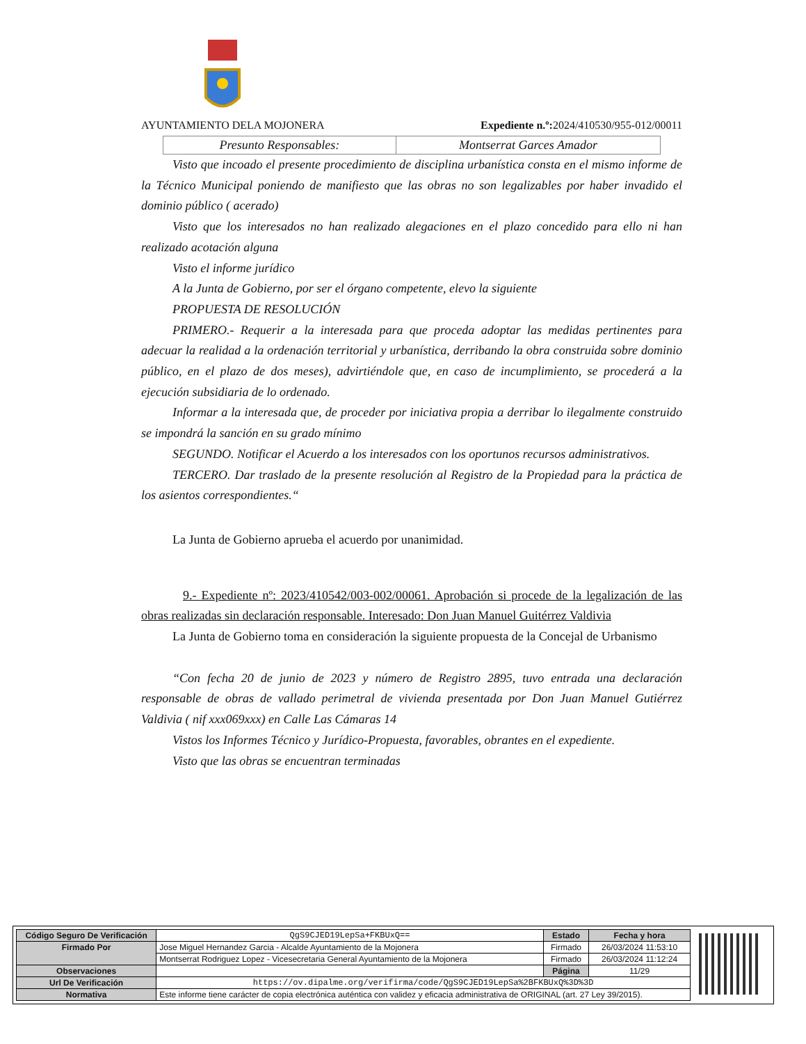AYUNTAMIENTO DELA MOJONERA Expediente n.º: 2024/410530/955-012/00011
| Presunto Responsables: | Montserrat Garces Amador |
Visto que incoado el presente procedimiento de disciplina urbanística consta en el mismo informe de la Técnico Municipal poniendo de manifiesto que las obras no son legalizables por haber invadido el dominio público ( acerado)
Visto que los interesados no han realizado alegaciones en el plazo concedido para ello ni han realizado acotación alguna
Visto el informe jurídico
A la Junta de Gobierno, por ser el órgano competente, elevo la siguiente
PROPUESTA DE RESOLUCIÓN
PRIMERO.- Requerir a la interesada para que proceda adoptar las medidas pertinentes para adecuar la realidad a la ordenación territorial y urbanística, derribando la obra construida sobre dominio público, en el plazo de dos meses), advirtiéndole que, en caso de incumplimiento, se procederá a la ejecución subsidiaria de lo ordenado.
Informar a la interesada que, de proceder por iniciativa propia a derribar lo ilegalmente construido se impondrá la sanción en su grado mínimo
SEGUNDO. Notificar el Acuerdo a los interesados con los oportunos recursos administrativos.
TERCERO. Dar traslado de la presente resolución al Registro de la Propiedad para la práctica de los asientos correspondientes.“
La Junta de Gobierno aprueba el acuerdo por unanimidad.
9.- Expediente nº: 2023/410542/003-002/00061. Aprobación si procede de la legalización de las obras realizadas sin declaración responsable. Interesado: Don Juan Manuel Guitérrez Valdivia
La Junta de Gobierno toma en consideración la siguiente propuesta de la Concejal de Urbanismo
“Con fecha 20 de junio de 2023 y número de Registro 2895, tuvo entrada una declaración responsable de obras de vallado perimetral de vivienda presentada por Don Juan Manuel Gutiérrez Valdivia ( nif xxx069xxx) en Calle Las Cámaras 14
Vistos los Informes Técnico y Jurídico-Propuesta, favorables, obrantes en el expediente.
Visto que las obras se encuentran terminadas
| Código Seguro De Verificación | QgS9CJED19LepSa+FKBUxQ== | Estado | Fecha y hora |
| Firmado Por | Jose Miguel Hernandez Garcia - Alcalde Ayuntamiento de la Mojonera | Firmado | 26/03/2024 11:53:10 |
| | Montserrat Rodriguez Lopez - Vicesecretaria General Ayuntamiento de la Mojonera | Firmado | 26/03/2024 11:12:24 |
| Observaciones | | Página | 11/29 |
| Url De Verificación | https://ov.dipalme.org/verifirma/code/QgS9CJED19LepSa%2BFKBUxQ%3D%3D | | |
| Normativa | Este informe tiene carácter de copia electrónica auténtica con validez y eficacia administrativa de ORIGINAL (art. 27 Ley 39/2015). | | |